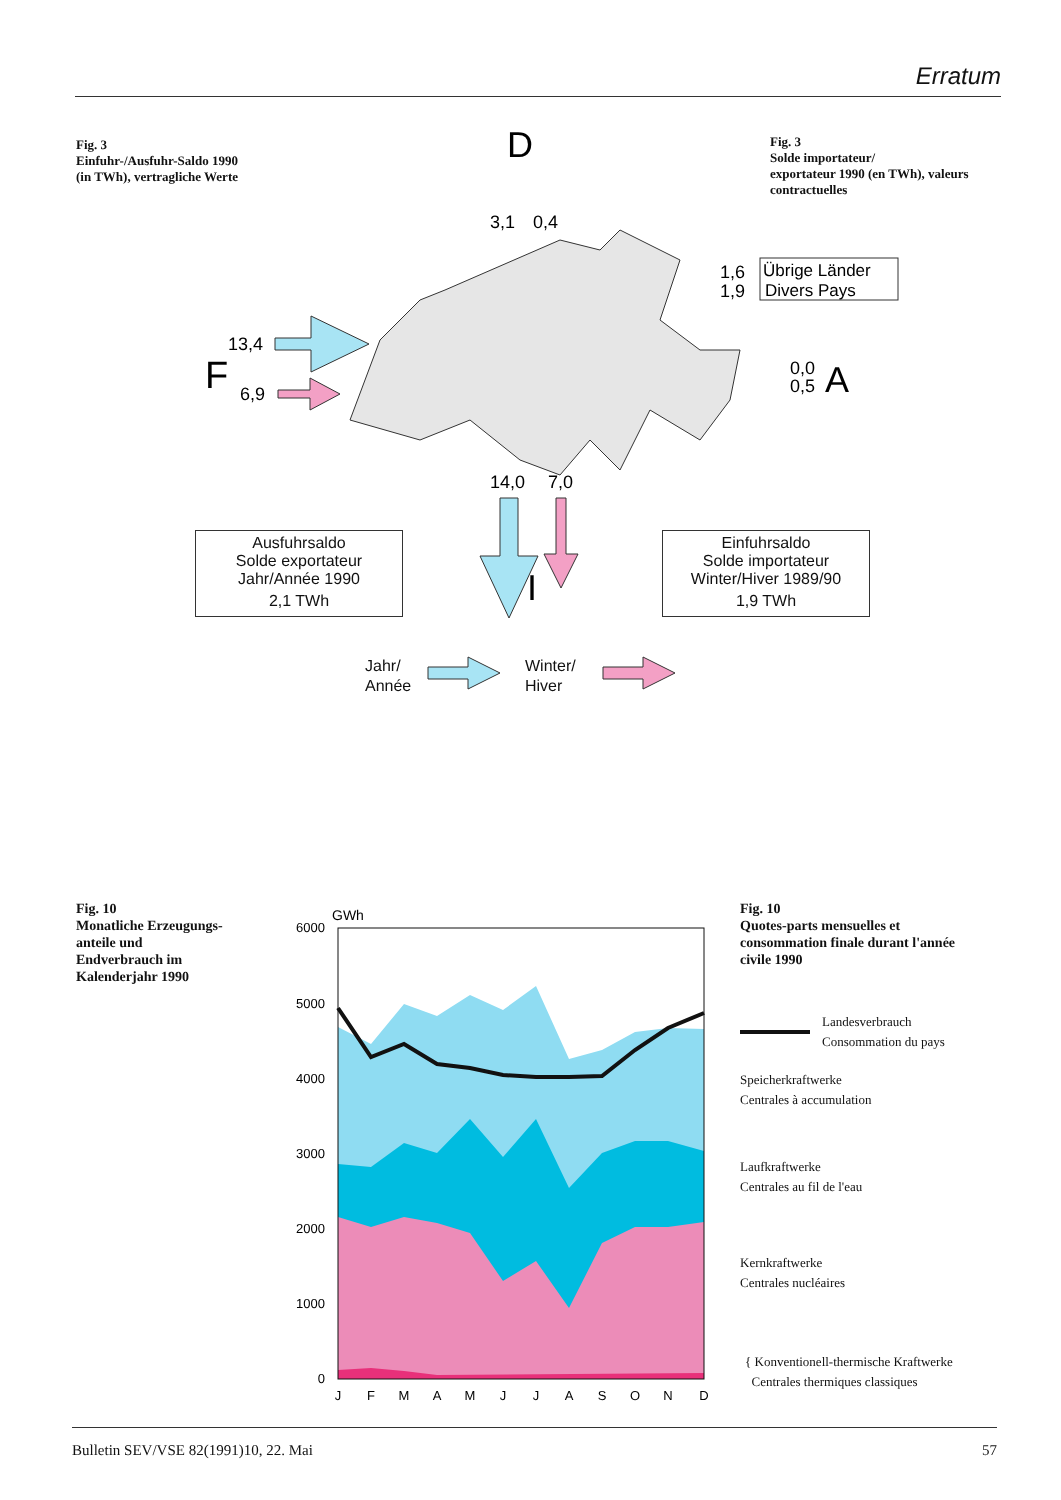Erratum
Fig. 3
Einfuhr-/Ausfuhr-Saldo 1990
(in TWh), vertragliche Werte
Fig. 3
Solde importateur/
exportateur 1990 (en TWh), valeurs
contractuelles
D
3,1
0,4
1,6
1,9
Übrige Länder
Divers Pays
F
13,4
6,9
0,0
0,5
A
14,0
7,0
I
Ausfuhrsaldo
Solde exportateur
Jahr/Année 1990
2,1 TWh
Einfuhrsaldo
Solde importateur
Winter/Hiver 1989/90
1,9 TWh
Jahr/
Année
Winter/
Hiver
Fig. 10
Monatliche Erzeugungs-
anteile und
Endverbrauch im
Kalenderjahr 1990
Fig. 10
Quotes-parts mensuelles et
consommation finale durant l'année
civile 1990
GWh
6000
5000
4000
3000
2000
1000
0
J
F
M
A
M
J
J
A
S
O
N
D
Landesverbrauch
Consommation du pays
Speicherkraftwerke
Centrales à accumulation
Laufkraftwerke
Centrales au fil de l'eau
Kernkraftwerke
Centrales nucléaires
{ Konventionell-thermische Kraftwerke
Centrales thermiques classiques
Bulletin SEV/VSE 82(1991)10, 22. Mai 57